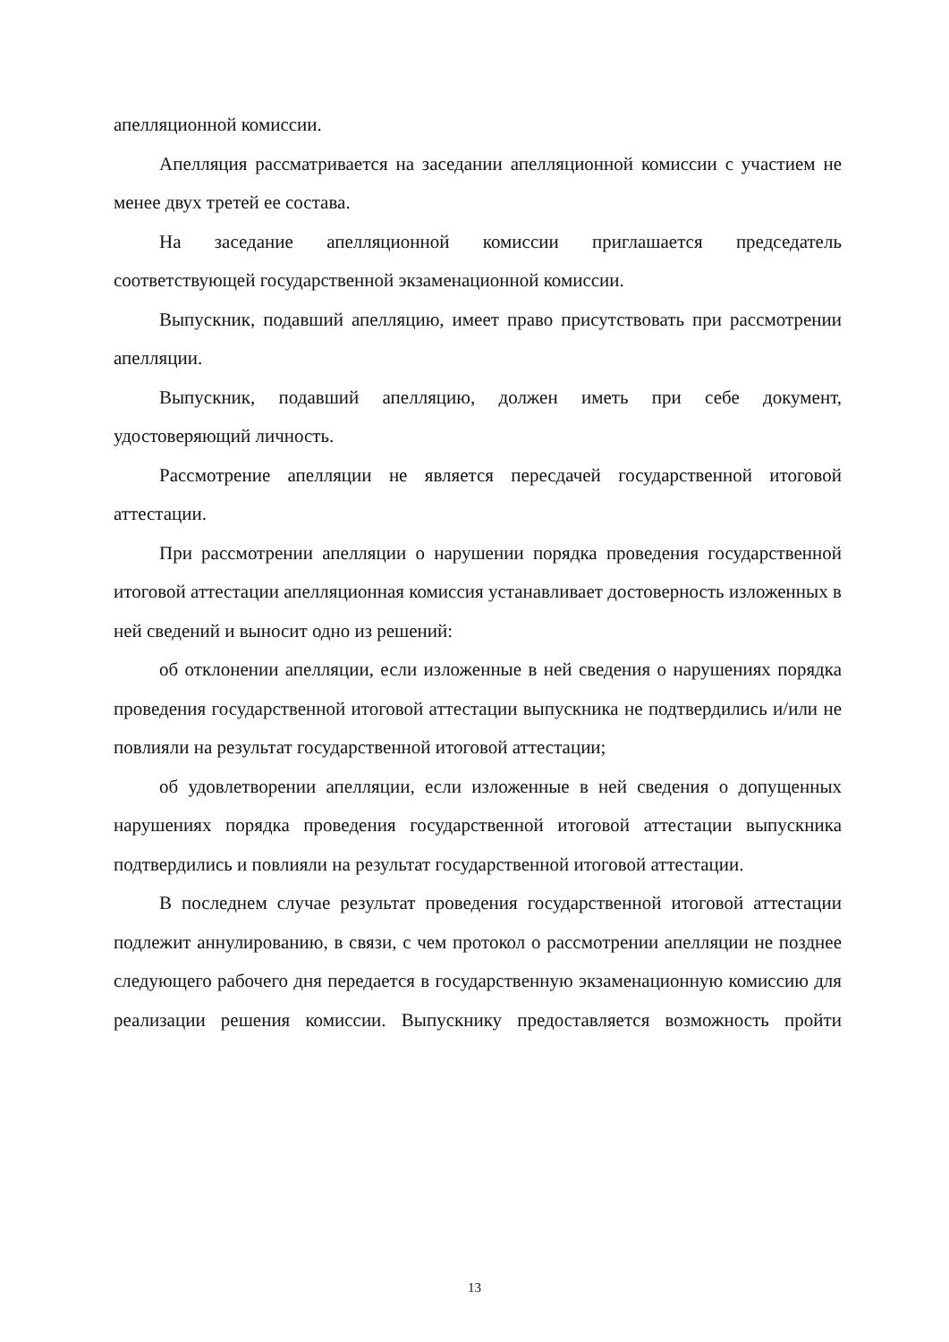апелляционной комиссии.
Апелляция рассматривается на заседании апелляционной комиссии с участием не менее двух третей ее состава.
На заседание апелляционной комиссии приглашается председатель соответствующей государственной экзаменационной комиссии.
Выпускник, подавший апелляцию, имеет право присутствовать при рассмотрении апелляции.
Выпускник, подавший апелляцию, должен иметь при себе документ, удостоверяющий личность.
Рассмотрение апелляции не является пересдачей государственной итоговой аттестации.
При рассмотрении апелляции о нарушении порядка проведения государственной итоговой аттестации апелляционная комиссия устанавливает достоверность изложенных в ней сведений и выносит одно из решений:
об отклонении апелляции, если изложенные в ней сведения о нарушениях порядка проведения государственной итоговой аттестации выпускника не подтвердились и/или не повлияли на результат государственной итоговой аттестации;
об удовлетворении апелляции, если изложенные в ней сведения о допущенных нарушениях порядка проведения государственной итоговой аттестации выпускника подтвердились и повлияли на результат государственной итоговой аттестации.
В последнем случае результат проведения государственной итоговой аттестации подлежит аннулированию, в связи, с чем протокол о рассмотрении апелляции не позднее следующего рабочего дня передается в государственную экзаменационную комиссию для реализации решения комиссии. Выпускнику предоставляется возможность пройти
13